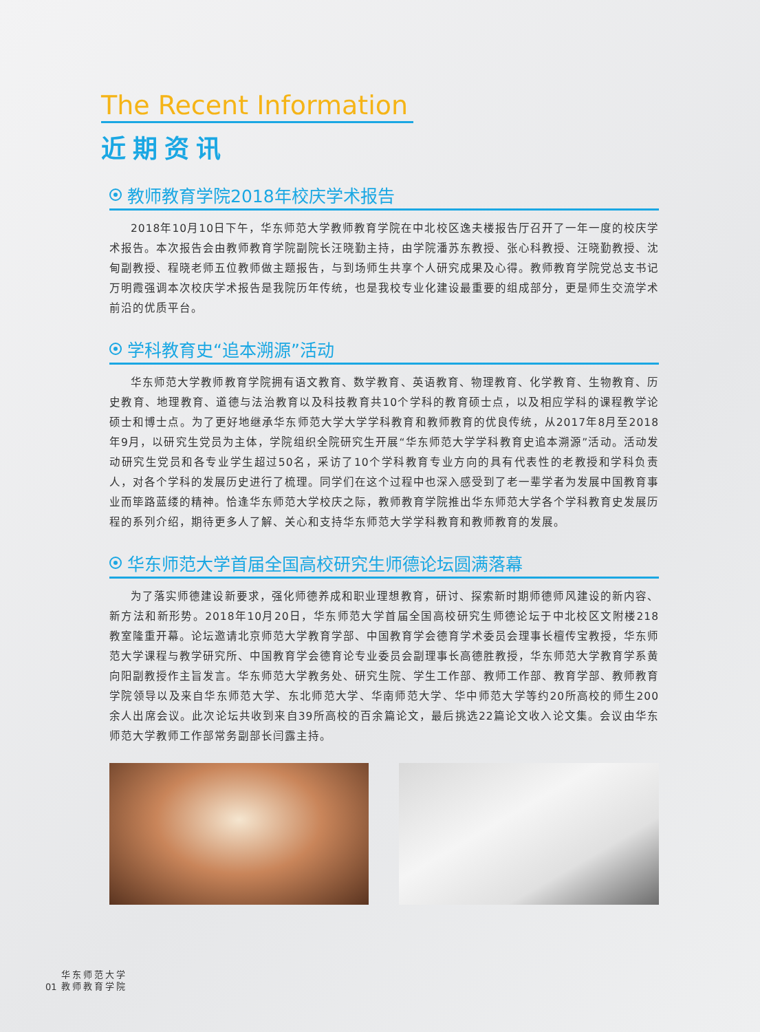The Recent Information
近期资讯
教师教育学院2018年校庆学术报告
2018年10月10日下午，华东师范大学教师教育学院在中北校区逸夫楼报告厅召开了一年一度的校庆学术报告。本次报告会由教师教育学院副院长汪晓勤主持，由学院潘苏东教授、张心科教授、汪晓勤教授、沈甸副教授、程晓老师五位教师做主题报告，与到场师生共享个人研究成果及心得。教师教育学院党总支书记万明霞强调本次校庆学术报告是我院历年传统，也是我校专业化建设最重要的组成部分，更是师生交流学术前沿的优质平台。
学科教育史“追本溯源”活动
华东师范大学教师教育学院拥有语文教育、数学教育、英语教育、物理教育、化学教育、生物教育、历史教育、地理教育、道德与法治教育以及科技教育共10个学科的教育硕士点，以及相应学科的课程教学论硕士和博士点。为了更好地继承华东师范大学大学学科教育和教师教育的优良传统，从2017年8月至2018年9月，以研究生党员为主体，学院组织全院研究生开展“华东师范大学学科教育史追本溯源”活动。活动发动研究生党员和各专业学生超过50名，采访了10个学科教育专业方向的具有代表性的老教授和学科负责人，对各个学科的发展历史进行了梳理。同学们在这个过程中也深入感受到了老一辈学者为发展中国教育事业而筚路蓝缕的精神。恰逢华东师范大学校庆之际，教师教育学院推出华东师范大学各个学科教育史发展历程的系列介绍，期待更多人了解、关心和支持华东师范大学学科教育和教师教育的发展。
华东师范大学首届全国高校研究生师德论坛圆满落幕
为了落实师德建设新要求，强化师德养成和职业理想教育，研讨、探索新时期师德师风建设的新内容、新方法和新形势。2018年10月20日，华东师范大学首届全国高校研究生师德论坛于中北校区文附楼218教室隆重开幕。论坛邀请北京师范大学教育学部、中国教育学会德育学术委员会理事长檀传宝教授，华东师范大学课程与教学研究所、中国教育学会德育论专业委员会副理事长高德胜教授，华东师范大学教育学系黄向阳副教授作主旨发言。华东师范大学教务处、研究生院、学生工作部、教师工作部、教育学部、教师教育学院领导以及来自华东师范大学、东北师范大学、华南师范大学、华中师范大学等约20所高校的师生200余人出席会议。此次论坛共收到来自39所高校的百余篇论文，最后挑选22篇论文收入论文集。会议由华东师范大学教师工作部常务副部长闫露主持。
01
华东师范大学
教师教育学院